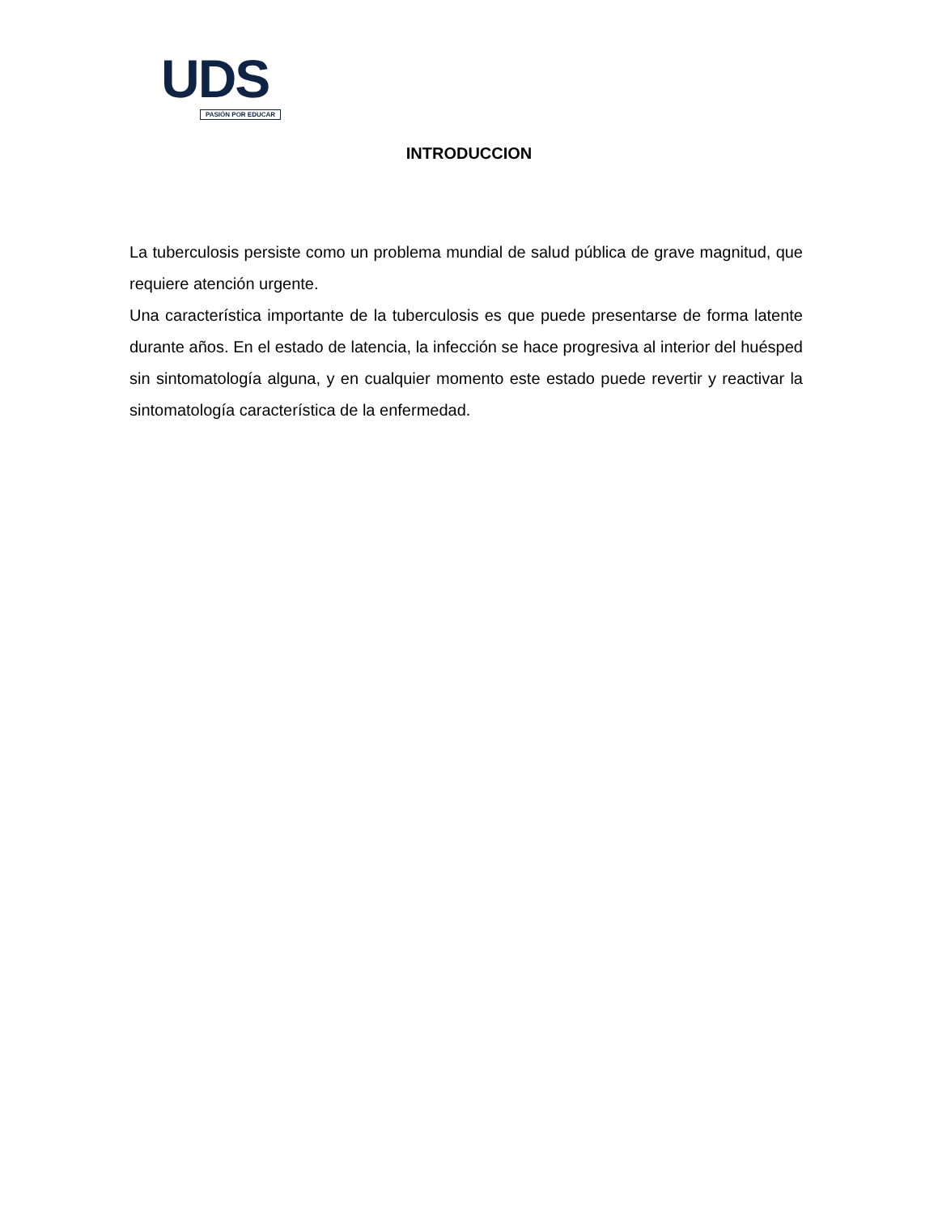UDS
PASIÓN POR EDUCAR
INTRODUCCION
La tuberculosis persiste como un problema mundial de salud pública de grave magnitud, que requiere atención urgente.
Una característica importante de la tuberculosis es que puede presentarse de forma latente durante años. En el estado de latencia, la infección se hace progresiva al interior del huésped sin sintomatología alguna, y en cualquier momento este estado puede revertir y reactivar la sintomatología característica de la enfermedad.